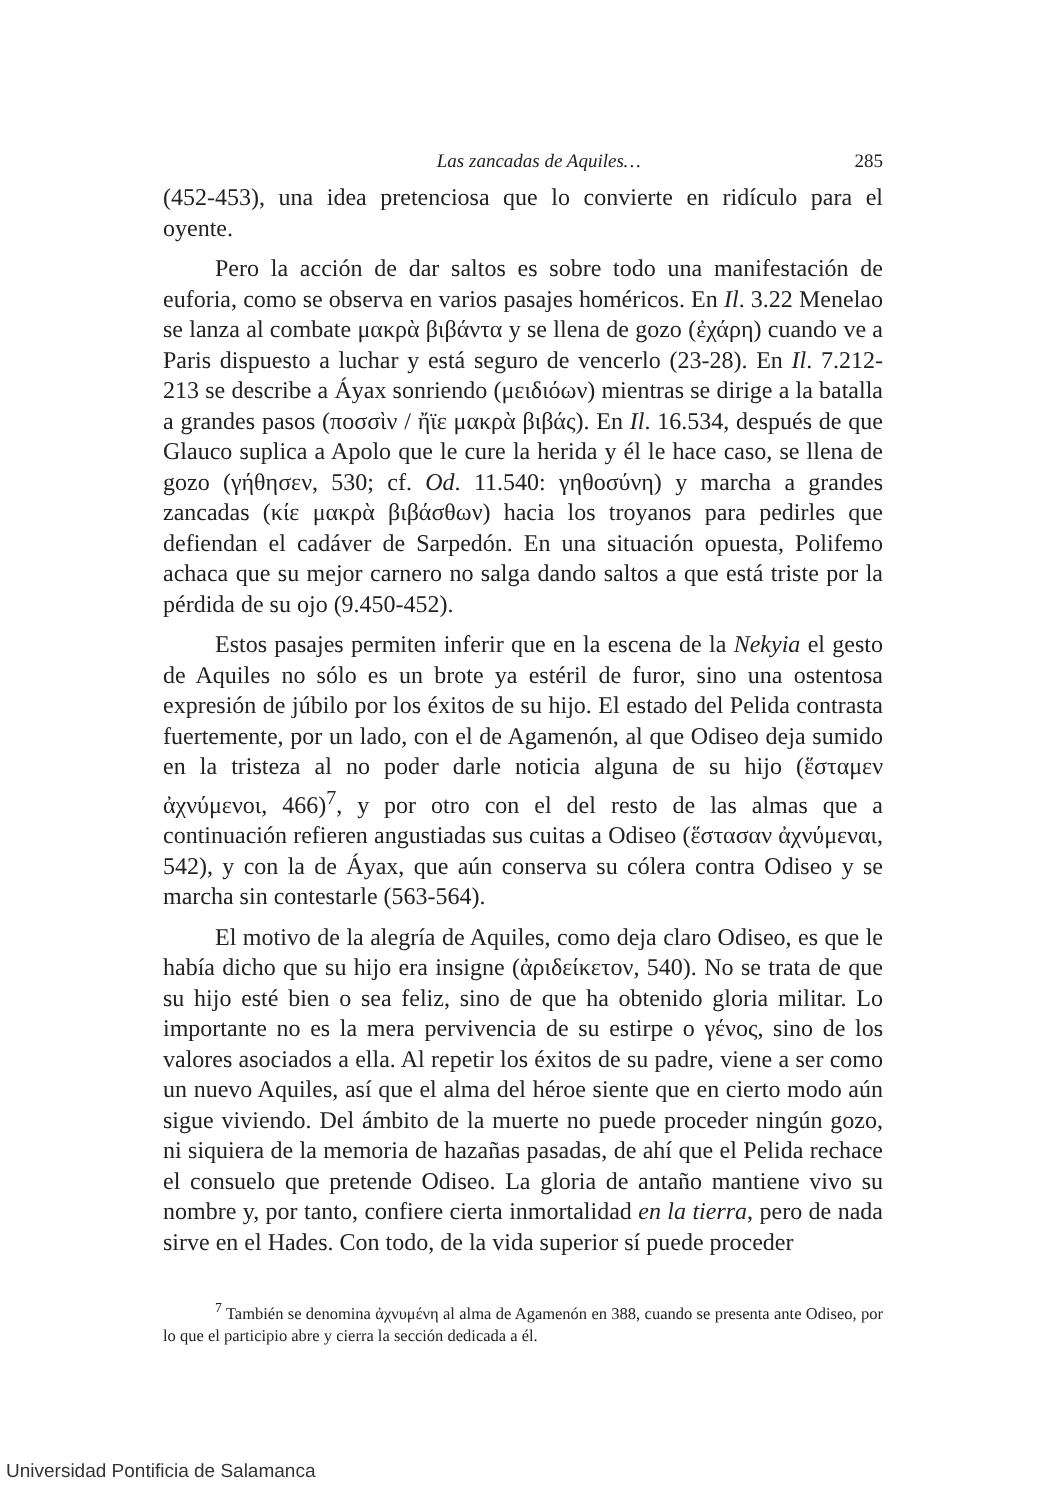Las zancadas de Aquiles… 285
(452-453), una idea pretenciosa que lo convierte en ridículo para el oyente.
Pero la acción de dar saltos es sobre todo una manifestación de euforia, como se observa en varios pasajes homéricos. En Il. 3.22 Menelao se lanza al combate μακρὰ βιβάντα y se llena de gozo (ἐχάρη) cuando ve a Paris dispuesto a luchar y está seguro de vencerlo (23-28). En Il. 7.212-213 se describe a Áyax sonriendo (μειδιόων) mientras se dirige a la batalla a grandes pasos (ποσσὶν / ἤϊε μακρὰ βιβάς). En Il. 16.534, después de que Glauco suplica a Apolo que le cure la herida y él le hace caso, se llena de gozo (γήθησεν, 530; cf. Od. 11.540: γηθοσύνη) y marcha a grandes zancadas (κίε μακρὰ βιβάσθων) hacia los troyanos para pedirles que defiendan el cadáver de Sarpedón. En una situación opuesta, Polifemo achaca que su mejor carnero no salga dando saltos a que está triste por la pérdida de su ojo (9.450-452).
Estos pasajes permiten inferir que en la escena de la Nekyia el gesto de Aquiles no sólo es un brote ya estéril de furor, sino una ostentosa expresión de júbilo por los éxitos de su hijo. El estado del Pelida contrasta fuertemente, por un lado, con el de Agamenón, al que Odiseo deja sumido en la tristeza al no poder darle noticia alguna de su hijo (ἕσταμεν ἀχνύμενοι, 466)<sup>7</sup>, y por otro con el del resto de las almas que a continuación refieren angustiadas sus cuitas a Odiseo (ἕστασαν ἀχνύμεναι, 542), y con la de Áyax, que aún conserva su cólera contra Odiseo y se marcha sin contestarle (563-564).
El motivo de la alegría de Aquiles, como deja claro Odiseo, es que le había dicho que su hijo era insigne (ἀριδείκετον, 540). No se trata de que su hijo esté bien o sea feliz, sino de que ha obtenido gloria militar. Lo importante no es la mera pervivencia de su estirpe o γένος, sino de los valores asociados a ella. Al repetir los éxitos de su padre, viene a ser como un nuevo Aquiles, así que el alma del héroe siente que en cierto modo aún sigue viviendo. Del ámbito de la muerte no puede proceder ningún gozo, ni siquiera de la memoria de hazañas pasadas, de ahí que el Pelida rechace el consuelo que pretende Odiseo. La gloria de antaño mantiene vivo su nombre y, por tanto, confiere cierta inmortalidad en la tierra, pero de nada sirve en el Hades. Con todo, de la vida superior sí puede proceder
<sup>7</sup> También se denomina ἀχνυμένη al alma de Agamenón en 388, cuando se presenta ante Odiseo, por lo que el participio abre y cierra la sección dedicada a él.
Universidad Pontificia de Salamanca